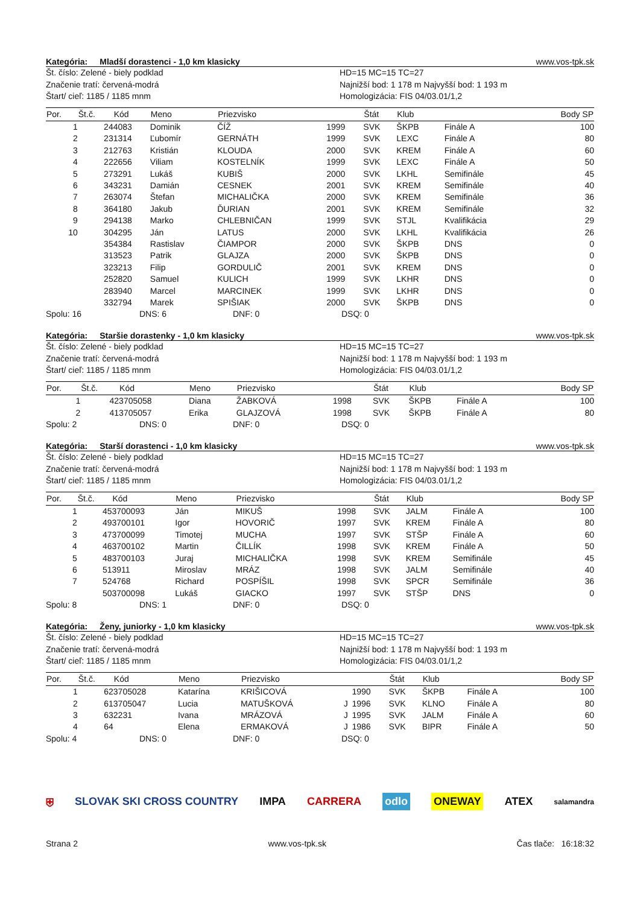Kategória: Mladší dorastenci - 1,0 km klasicky www.vos-tpk.sk
Št. číslo: Zelené - biely podklad
Značenie tratí: červená-modrá
Štart/ cieľ: 1185 / 1185 mnm
HD=15 MC=15 TC=27
Najnižší bod: 1 178 m Najvyšší bod: 1 193 m
Homologizácia: FIS 04/03.01/1,2
| Por. | Št.č. | Kód | Meno | Priezvisko | | | Štát | Klub | | Body SP |
| --- | --- | --- | --- | --- | --- | --- | --- | --- | --- | --- |
| 1 | 24 | 4083 | Dominik | ČÍŽ | | 1999 | SVK | ŠKPB | Finále A | 100 |
| 2 | 23 | 1314 | Ľubomír | GERNÁTH | | 1999 | SVK | LEXC | Finále A | 80 |
| 3 | 21 | 2763 | Kristián | KLOUDA | | 2000 | SVK | KREM | Finále A | 60 |
| 4 | 22 | 2656 | Viliam | KOSTELNÍK | | 1999 | SVK | LEXC | Finále A | 50 |
| 5 | 27 | 3291 | Lukáš | KUBIŠ | | 2000 | SVK | LKHL | Semifinále | 45 |
| 6 | 34 | 3231 | Damián | CESNEK | | 2001 | SVK | KREM | Semifinále | 40 |
| 7 | 26 | 3074 | Štefan | MICHALIČKA | | 2000 | SVK | KREM | Semifinále | 36 |
| 8 | 36 | 4180 | Jakub | ĎURIAN | | 2001 | SVK | KREM | Semifinále | 32 |
| 9 | 29 | 4138 | Marko | CHLEBNIČAN | | 1999 | SVK | STJL | Kvalifikácia | 29 |
| 10 | 30 | 4295 | Ján | LATUS | | 2000 | SVK | LKHL | Kvalifikácia | 26 |
| | 35 | 4384 | Rastislav | ČIAMPOR | | 2000 | SVK | ŠKPB | DNS | 0 |
| | 31 | 3523 | Patrik | GLAJZA | | 2000 | SVK | ŠKPB | DNS | 0 |
| | 32 | 3213 | Filip | GORDULIČ | | 2001 | SVK | KREM | DNS | 0 |
| | 25 | 2820 | Samuel | KULICH | | 1999 | SVK | LKHR | DNS | 0 |
| | 28 | 3940 | Marcel | MARCINEK | | 1999 | SVK | LKHR | DNS | 0 |
| | 33 | 2794 | Marek | SPIŠIAK | | 2000 | SVK | ŠKPB | DNS | 0 |
Spolu: 16 DNS: 6 DNF: 0 DSQ: 0
Kategória: Staršie dorastenky - 1,0 km klasicky www.vos-tpk.sk
Št. číslo: Zelené - biely podklad
Značenie tratí: červená-modrá
Štart/ cieľ: 1185 / 1185 mnm
HD=15 MC=15 TC=27
Najnižší bod: 1 178 m Najvyšší bod: 1 193 m
Homologizácia: FIS 04/03.01/1,2
| Por. | Št.č. | Kód | Meno | Priezvisko | | | Štát | Klub | | Body SP |
| --- | --- | --- | --- | --- | --- | --- | --- | --- | --- | --- |
| 1 | 42 | 3705058 | Diana | ŽABKOVÁ | | 1998 | SVK | ŠKPB | Finále A | 100 |
| 2 | 41 | 3705057 | Erika | GLAJZOVÁ | | 1998 | SVK | ŠKPB | Finále A | 80 |
Spolu: 2 DNS: 0 DNF: 0 DSQ: 0
Kategória: Starší dorastenci - 1,0 km klasicky www.vos-tpk.sk
Št. číslo: Zelené - biely podklad
Značenie tratí: červená-modrá
Štart/ cieľ: 1185 / 1185 mnm
HD=15 MC=15 TC=27
Najnižší bod: 1 178 m Najvyšší bod: 1 193 m
Homologizácia: FIS 04/03.01/1,2
| Por. | Št.č. | Kód | Meno | Priezvisko | | | Štát | Klub | | Body SP |
| --- | --- | --- | --- | --- | --- | --- | --- | --- | --- | --- |
| 1 | 45 | 3700093 | Ján | MIKUŠ | | 1998 | SVK | JALM | Finále A | 100 |
| 2 | 49 | 3700101 | Igor | HOVORIČ | | 1997 | SVK | KREM | Finále A | 80 |
| 3 | 47 | 3700099 | Timotej | MUCHA | | 1997 | SVK | STŠP | Finále A | 60 |
| 4 | 46 | 3700102 | Martin | ČILLÍK | | 1998 | SVK | KREM | Finále A | 50 |
| 5 | 48 | 3700103 | Juraj | MICHALIČKA | | 1998 | SVK | KREM | Semifinále | 45 |
| 6 | 51 | 3911 | Miroslav | MRÁZ | | 1998 | SVK | JALM | Semifinále | 40 |
| 7 | 52 | 4768 | Richard | POSPÍŠIL | | 1998 | SVK | SPCR | Semifinále | 36 |
| | 50 | 3700098 | Lukáš | GIACKO | | 1997 | SVK | STŠP | DNS | 0 |
Spolu: 8 DNS: 1 DNF: 0 DSQ: 0
Kategória: Ženy, juniorky - 1,0 km klasicky www.vos-tpk.sk
Št. číslo: Zelené - biely podklad
Značenie tratí: červená-modrá
Štart/ cieľ: 1185 / 1185 mnm
HD=15 MC=15 TC=27
Najnižší bod: 1 178 m Najvyšší bod: 1 193 m
Homologizácia: FIS 04/03.01/1,2
| Por. | Št.č. | Kód | Meno | Priezvisko | | | Štát | Klub | | Body SP |
| --- | --- | --- | --- | --- | --- | --- | --- | --- | --- | --- |
| 1 | 62 | 3705028 | Katarína | KRIŠICOVÁ | | 1990 | SVK | ŠKPB | Finále A | 100 |
| 2 | 61 | 3705047 | Lucia | MATUŠKOVÁ | J | 1996 | SVK | KLNO | Finále A | 80 |
| 3 | 63 | 2231 | Ivana | MRÁZOVÁ | J | 1995 | SVK | JALM | Finále A | 60 |
| 4 | 64 | | Elena | ERMAKOVÁ | J | 1986 | SVK | BIPR | Finále A | 50 |
Spolu: 4 DNS: 0 DNF: 0 DSQ: 0
⛨ SLOVAK SKI CROSS COUNTRY IMPA CARRERA odlo ONEWAY ATEX salamandra
Strana 2 www.vos-tpk.sk Čas tlače: 16:18:32